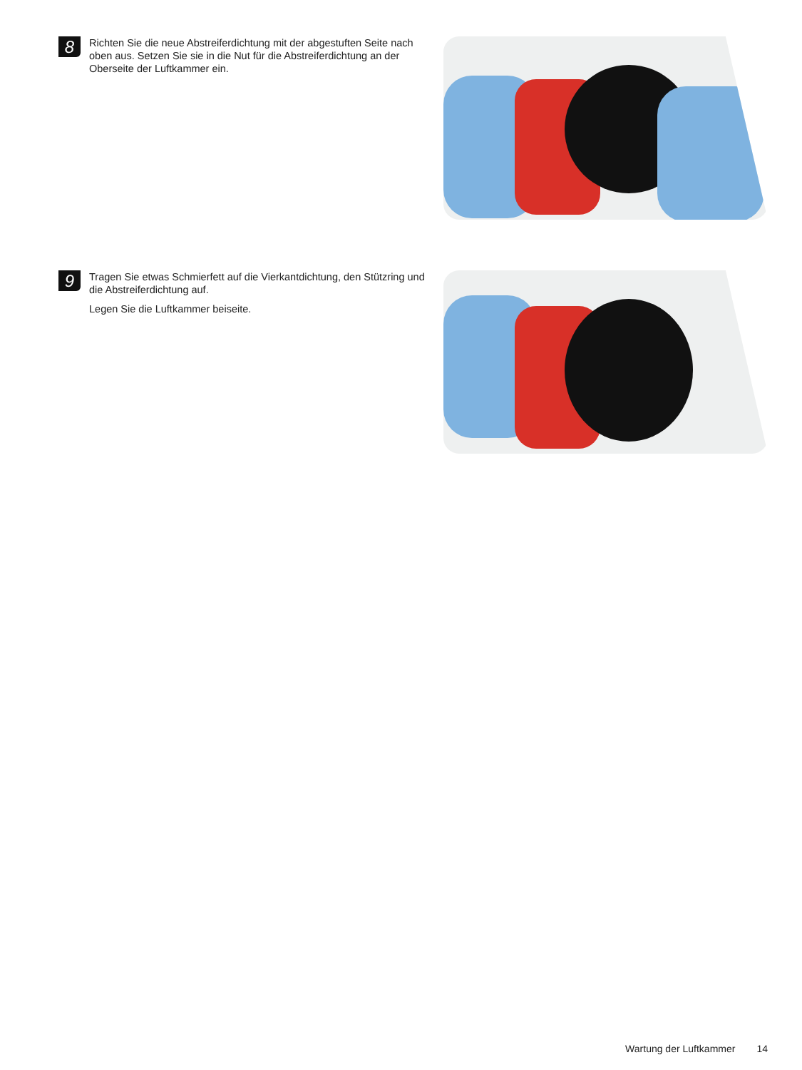8
Richten Sie die neue Abstreiferdichtung mit der abgestuften Seite nach oben aus. Setzen Sie sie in die Nut für die Abstreiferdichtung an der Oberseite der Luftkammer ein.
9
Tragen Sie etwas Schmierfett auf die Vierkantdichtung, den Stützring und die Abstreiferdichtung auf.
Legen Sie die Luftkammer beiseite.
Wartung der Luftkammer 14